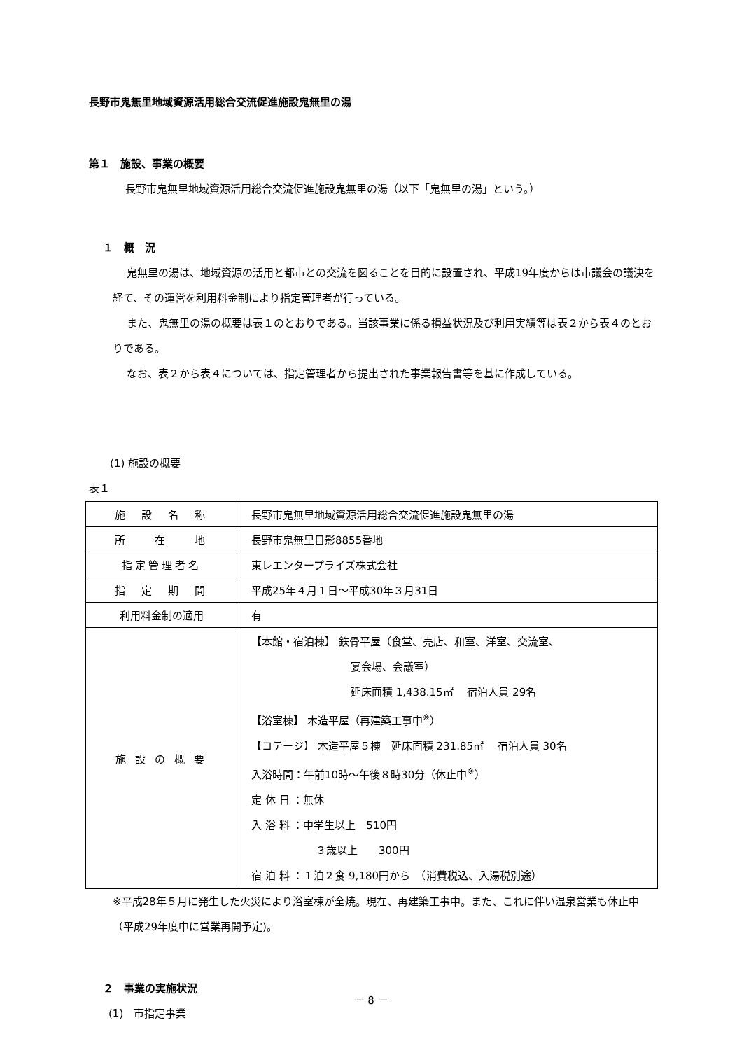長野市鬼無里地域資源活用総合交流促進施設鬼無里の湯
第１　施設、事業の概要
長野市鬼無里地域資源活用総合交流促進施設鬼無里の湯（以下「鬼無里の湯」という。）
１　概　況
鬼無里の湯は、地域資源の活用と都市との交流を図ることを目的に設置され、平成19年度からは市議会の議決を経て、その運営を利用料金制により指定管理者が行っている。
また、鬼無里の湯の概要は表１のとおりである。当該事業に係る損益状況及び利用実績等は表２から表４のとおりである。
なお、表２から表４については、指定管理者から提出された事業報告書等を基に作成している。
(1) 施設の概要
表１
| 施 設 名 称 | 長野市鬼無里地域資源活用総合交流促進施設鬼無里の湯 |
| 所 在 地 | 長野市鬼無里日影8855番地 |
| 指定管理者名 | 東レエンタープライズ株式会社 |
| 指 定 期 間 | 平成25年４月１日～平成30年３月31日 |
| 利用料金制の適用 | 有 |
| 施 設 の 概 要 | 【本館・宿泊棟】 鉄骨平屋（食堂、売店、和室、洋室、交流室、 宴会場、会議室） 延床面積 1,438.15㎡ 宿泊人員 29名 【浴室棟】 木造平屋（再建築工事中<sup>※</sup>） 【コテージ】 木造平屋５棟 延床面積 231.85㎡ 宿泊人員 30名 入浴時間：午前10時～午後８時30分（休止中<sup>※</sup>） 定 休 日 ：無休 入 浴 料 ：中学生以上 510円 ３歳以上 300円 宿 泊 料 ：１泊２食 9,180円から （消費税込、入湯税別途） |
※平成28年５月に発生した火災により浴室棟が全焼。現在、再建築工事中。また、これに伴い温泉営業も休止中（平成29年度中に営業再開予定)。
２　事業の実施状況
(1)　市指定事業
－ 8 －